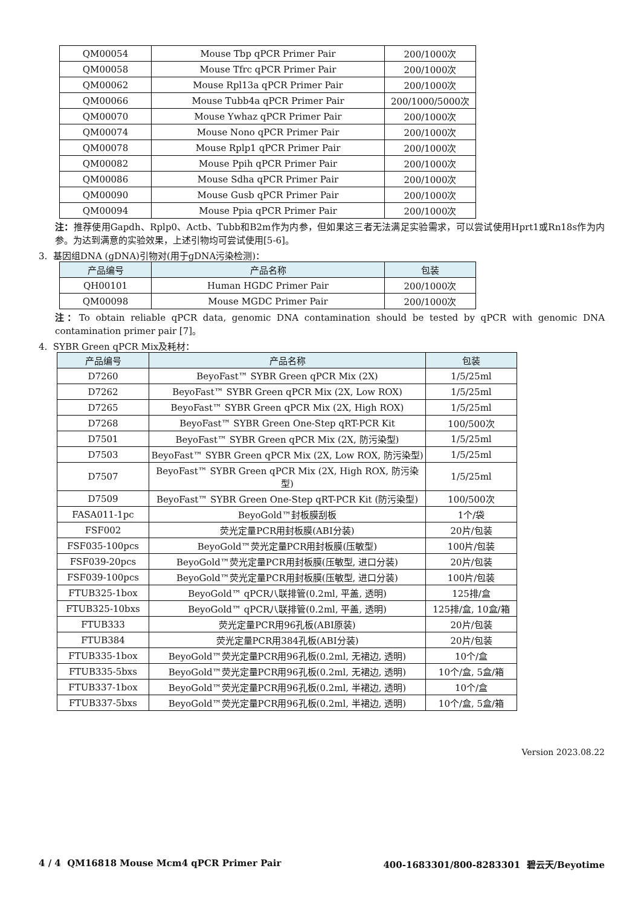| QM00054 | Mouse Tbp qPCR Primer Pair | 200/1000次 |
| QM00058 | Mouse Tfrc qPCR Primer Pair | 200/1000次 |
| QM00062 | Mouse Rpl13a qPCR Primer Pair | 200/1000次 |
| QM00066 | Mouse Tubb4a qPCR Primer Pair | 200/1000/5000次 |
| QM00070 | Mouse Ywhaz qPCR Primer Pair | 200/1000次 |
| QM00074 | Mouse Nono qPCR Primer Pair | 200/1000次 |
| QM00078 | Mouse Rplp1 qPCR Primer Pair | 200/1000次 |
| QM00082 | Mouse Ppih qPCR Primer Pair | 200/1000次 |
| QM00086 | Mouse Sdha qPCR Primer Pair | 200/1000次 |
| QM00090 | Mouse Gusb qPCR Primer Pair | 200/1000次 |
| QM00094 | Mouse Ppia qPCR Primer Pair | 200/1000次 |
注：推荐使用Gapdh、Rplp0、Actb、Tubb和B2m作为内参，但如果这三者无法满足实验需求，可以尝试使用Hprt1或Rn18s作为内参。为达到满意的实验效果，上述引物均可尝试使用[5-6]。
3. 基因组DNA (gDNA)引物对(用于gDNA污染检测)：
| 产品编号 | 产品名称 | 包装 |
| --- | --- | --- |
| QH00101 | Human HGDC Primer Pair | 200/1000次 |
| QM00098 | Mouse MGDC Primer Pair | 200/1000次 |
注：To obtain reliable qPCR data, genomic DNA contamination should be tested by qPCR with genomic DNA contamination primer pair [7]。
4. SYBR Green qPCR Mix及耗材：
| 产品编号 | 产品名称 | 包装 |
| --- | --- | --- |
| D7260 | BeyoFast™ SYBR Green qPCR Mix (2X) | 1/5/25ml |
| D7262 | BeyoFast™ SYBR Green qPCR Mix (2X, Low ROX) | 1/5/25ml |
| D7265 | BeyoFast™ SYBR Green qPCR Mix (2X, High ROX) | 1/5/25ml |
| D7268 | BeyoFast™ SYBR Green One-Step qRT-PCR Kit | 100/500次 |
| D7501 | BeyoFast™ SYBR Green qPCR Mix (2X, 防污染型) | 1/5/25ml |
| D7503 | BeyoFast™ SYBR Green qPCR Mix (2X, Low ROX, 防污染型) | 1/5/25ml |
| D7507 | BeyoFast™ SYBR Green qPCR Mix (2X, High ROX, 防污染型) | 1/5/25ml |
| D7509 | BeyoFast™ SYBR Green One-Step qRT-PCR Kit (防污染型) | 100/500次 |
| FASA011-1pc | BeyoGold™封板膜刮板 | 1个/袋 |
| FSF002 | 荧光定量PCR用封板膜(ABI分装) | 20片/包装 |
| FSF035-100pcs | BeyoGold™荧光定量PCR用封板膜(压敏型) | 100片/包装 |
| FSF039-20pcs | BeyoGold™荧光定量PCR用封板膜(压敏型, 进口分装) | 20片/包装 |
| FSF039-100pcs | BeyoGold™荧光定量PCR用封板膜(压敏型, 进口分装) | 100片/包装 |
| FTUB325-1box | BeyoGold™ qPCR八联排管(0.2ml, 平盖, 透明) | 125排/盒 |
| FTUB325-10bxs | BeyoGold™ qPCR八联排管(0.2ml, 平盖, 透明) | 125排/盒, 10盒/箱 |
| FTUB333 | 荧光定量PCR用96孔板(ABI原装) | 20片/包装 |
| FTUB384 | 荧光定量PCR用384孔板(ABI分装) | 20片/包装 |
| FTUB335-1box | BeyoGold™荧光定量PCR用96孔板(0.2ml, 无裙边, 透明) | 10个/盒 |
| FTUB335-5bxs | BeyoGold™荧光定量PCR用96孔板(0.2ml, 无裙边, 透明) | 10个/盒, 5盒/箱 |
| FTUB337-1box | BeyoGold™荧光定量PCR用96孔板(0.2ml, 半裙边, 透明) | 10个/盒 |
| FTUB337-5bxs | BeyoGold™荧光定量PCR用96孔板(0.2ml, 半裙边, 透明) | 10个/盒, 5盒/箱 |
Version 2023.08.22
4 / 4 QM16818 Mouse Mcm4 qPCR Primer Pair 400-1683301/800-8283301 碧云天/Beyotime